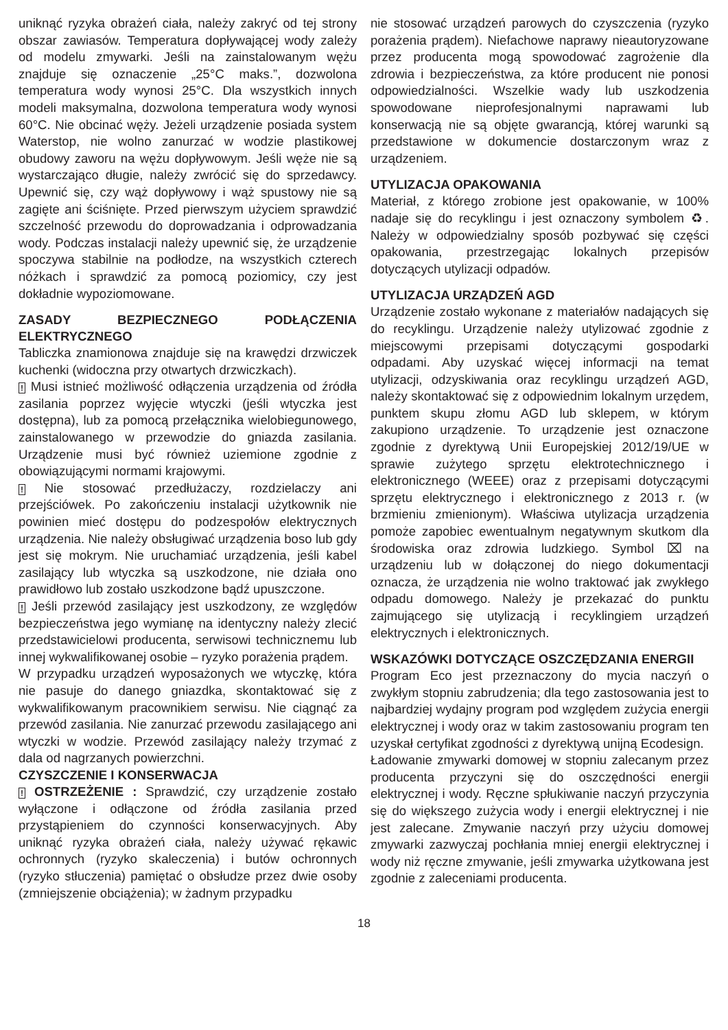uniknąć ryzyka obrażeń ciała, należy zakryć od tej strony obszar zawiasów. Temperatura dopływającej wody zależy od modelu zmywarki. Jeśli na zainstalowanym wężu znajduje się oznaczenie „25°C maks.”, dozwolona temperatura wody wynosi 25°C. Dla wszystkich innych modeli maksymalna, dozwolona temperatura wody wynosi 60°C. Nie obcinać węży. Jeżeli urządzenie posiada system Waterstop, nie wolno zanurzać w wodzie plastikowej obudowy zaworu na wężu dopływowym. Jeśli węże nie są wystarczająco długie, należy zwrócić się do sprzedawcy. Upewnić się, czy wąż dopływowy i wąż spustowy nie są zagięte ani ściśnięte. Przed pierwszym użyciem sprawdzić szczelność przewodu do doprowadzania i odprowadzania wody. Podczas instalacji należy upewnić się, że urządzenie spoczywa stabilnie na podłodze, na wszystkich czterech nóżkach i sprawdzić za pomocą poziomicy, czy jest dokładnie wypoziomowane.
ZASADY BEZPIECZNEGO PODŁĄCZENIA ELEKTRYCZNEGO
Tabliczka znamionowa znajduje się na krawędzi drzwiczek kuchenki (widoczna przy otwartych drzwiczkach).
! Musi istnieć możliwość odłączenia urządzenia od źródła zasilania poprzez wyjęcie wtyczki (jeśli wtyczka jest dostępna), lub za pomocą przełącznika wielobiegunowego, zainstalowanego w przewodzie do gniazda zasilania. Urządzenie musi być również uziemione zgodnie z obowiązującymi normami krajowymi.
! Nie stosować przedłużaczy, rozdzielaczy ani przejściówek. Po zakończeniu instalacji użytkownik nie powinien mieć dostępu do podzespołów elektrycznych urządzenia. Nie należy obsługiwać urządzenia boso lub gdy jest się mokrym. Nie uruchamiać urządzenia, jeśli kabel zasilający lub wtyczka są uszkodzone, nie działa ono prawidłowo lub zostało uszkodzone bądź upuszczone.
! Jeśli przewód zasilający jest uszkodzony, ze względów bezpieczeństwa jego wymianę na identyczny należy zlecić przedstawicielowi producenta, serwisowi technicznemu lub innej wykwalifikowanej osobie – ryzyko porażenia prądem.
W przypadku urządzeń wyposażonych we wtyczkę, która nie pasuje do danego gniazdka, skontaktować się z wykwalifikowanym pracownikiem serwisu. Nie ciągnąć za przewód zasilania. Nie zanurzać przewodu zasilającego ani wtyczki w wodzie. Przewód zasilający należy trzymać z dala od nagrzanych powierzchni.
CZYSZCZENIE I KONSERWACJA
! OSTRZEŻENIE : Sprawdzić, czy urządzenie zostało wyłączone i odłączone od źródła zasilania przed przystąpieniem do czynności konserwacyjnych. Aby uniknąć ryzyka obrażeń ciała, należy używać rękawic ochronnych (ryzyko skaleczenia) i butów ochronnych (ryzyko stłuczenia) pamiętać o obsłudze przez dwie osoby (zmniejszenie obciążenia); w żadnym przypadku
nie stosować urządzeń parowych do czyszczenia (ryzyko porażenia prądem). Niefachowe naprawy nieautoryzowane przez producenta mogą spowodować zagrożenie dla zdrowia i bezpieczeństwa, za które producent nie ponosi odpowiedzialności. Wszelkie wady lub uszkodzenia spowodowane nieprofesjonalnymi naprawami lub konserwacją nie są objęte gwarancją, której warunki są przedstawione w dokumencie dostarczonym wraz z urządzeniem.
UTYLIZACJA OPAKOWANIA
Materiał, z którego zrobione jest opakowanie, w 100% nadaje się do recyklingu i jest oznaczony symbolem ♻. Należy w odpowiedzialny sposób pozbywać się części opakowania, przestrzegając lokalnych przepisów dotyczących utylizacji odpadów.
UTYLIZACJA URZĄDZEŃ AGD
Urządzenie zostało wykonane z materiałów nadających się do recyklingu. Urządzenie należy utylizować zgodnie z miejscowymi przepisami dotyczącymi gospodarki odpadami. Aby uzyskać więcej informacji na temat utylizacji, odzyskiwania oraz recyklingu urządzeń AGD, należy skontaktować się z odpowiednim lokalnym urzędem, punktem skupu złomu AGD lub sklepem, w którym zakupiono urządzenie. To urządzenie jest oznaczone zgodnie z dyrektywą Unii Europejskiej 2012/19/UE w sprawie zużytego sprzętu elektrotechnicznego i elektronicznego (WEEE) oraz z przepisami dotyczącymi sprzętu elektrycznego i elektronicznego z 2013 r. (w brzmieniu zmienionym). Właściwa utylizacja urządzenia pomoże zapobiec ewentualnym negatywnym skutkom dla środowiska oraz zdrowia ludzkiego. Symbol ⌧ na urządzeniu lub w dołączonej do niego dokumentacji oznacza, że urządzenia nie wolno traktować jak zwykłego odpadu domowego. Należy je przekazać do punktu zajmującego się utylizacją i recyklingiem urządzeń elektrycznych i elektronicznych.
WSKAZÓWKI DOTYCZĄCE OSZCZĘDZANIA ENERGII
Program Eco jest przeznaczony do mycia naczyń o zwykłym stopniu zabrudzenia; dla tego zastosowania jest to najbardziej wydajny program pod względem zużycia energii elektrycznej i wody oraz w takim zastosowaniu program ten uzyskał certyfikat zgodności z dyrektywą unijną Ecodesign.
Ładowanie zmywarki domowej w stopniu zalecanym przez producenta przyczyni się do oszczędności energii elektrycznej i wody. Ręczne spłukiwanie naczyń przyczynia się do większego zużycia wody i energii elektrycznej i nie jest zalecane. Zmywanie naczyń przy użyciu domowej zmywarki zazwyczaj pochłania mniej energii elektrycznej i wody niż ręczne zmywanie, jeśli zmywarka użytkowana jest zgodnie z zaleceniami producenta.
18